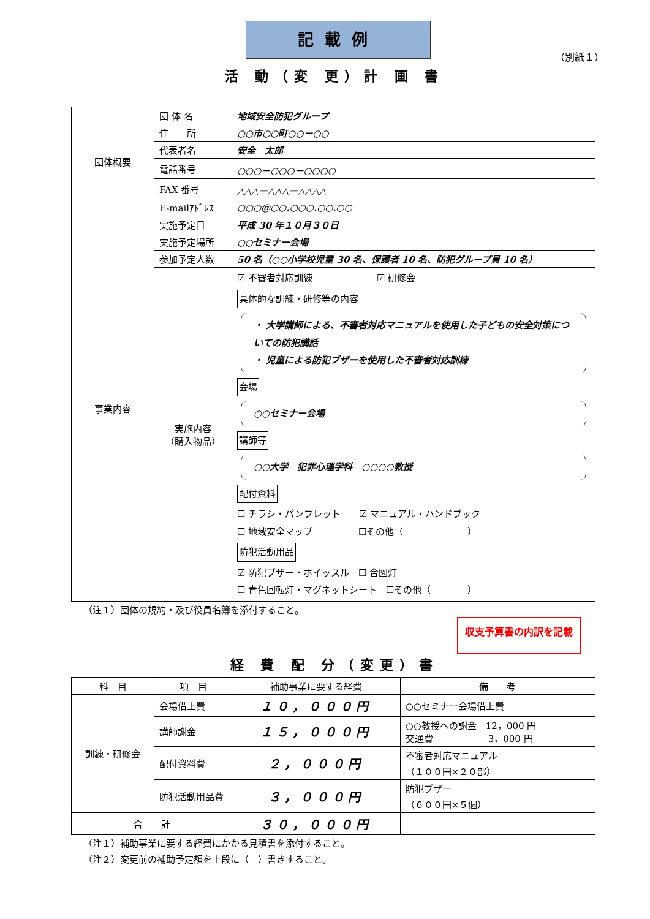記載例
（別紙１）
活 動（変 更）計 画 書
| 団体概要 | 団 体 名 | 地域安全防犯グループ |
| | 住 所 | ○○市○○町○○－○○ |
| | 代表者名 | 安全 太郎 |
| | 電話番号 | ○○○－○○○－○○○○ |
| | FAX 番号 | △△△－△△△－△△△△ |
| | E-mailｱﾄﾞﾚｽ | ○○○@○○.○○○.○○.○○ |
| 事業内容 | 実施予定日 | 平成 30 年１０月３０日 |
| | 実施予定場所 | ○○セミナー会場 |
| | 参加予定人数 | 50 名（○○小学校児童 30 名、保護者 10 名、防犯グループ員 10 名） |
| | 実施内容 （購入物品） | ☑ 不審者対応訓練 ☑ 研修会 具体的な訓練・研修等の内容 ・ 大学講師による、不審者対応マニュアルを使用した子どもの安全対策についての防犯講話 ・ 児童による防犯ブザーを使用した不審者対応訓練 会場 ○○セミナー会場 講師等 ○○大学 犯罪心理学科 ○○○○教授 配付資料 ☐ チラシ・パンフレット ☑ マニュアル・ハンドブック ☐ 地域安全マップ ☐その他（ ） 防犯活動用品 ☑ 防犯ブザー・ホイッスル ☐ 合図灯 ☐ 青色回転灯・マグネットシート ☐その他（ ） |
（注１）団体の規約・及び役員名簿を添付すること。
収支予算書の内訳を記載
経 費 配 分（変更）書
| 科 目 | 項 目 | 補助事業に要する経費 | 備 考 |
| --- | --- | --- | --- |
| 訓練・研修会 | 会場借上費 | １０，０００円 | ○○セミナー会場借上費 |
| | 講師謝金 | １５，０００円 | ○○教授への謝金 12，000 円 交通費 3，000 円 |
| | 配付資料費 | ２，０００円 | 不審者対応マニュアル （１００円×２０部） |
| | 防犯活動用品費 | ３，０００円 | 防犯ブザー （６００円×５個） |
| 合 計 | | ３０，０００円 | |
（注１）補助事業に要する経費にかかる見積書を添付すること。
（注２）変更前の補助予定額を上段に（　）書きすること。